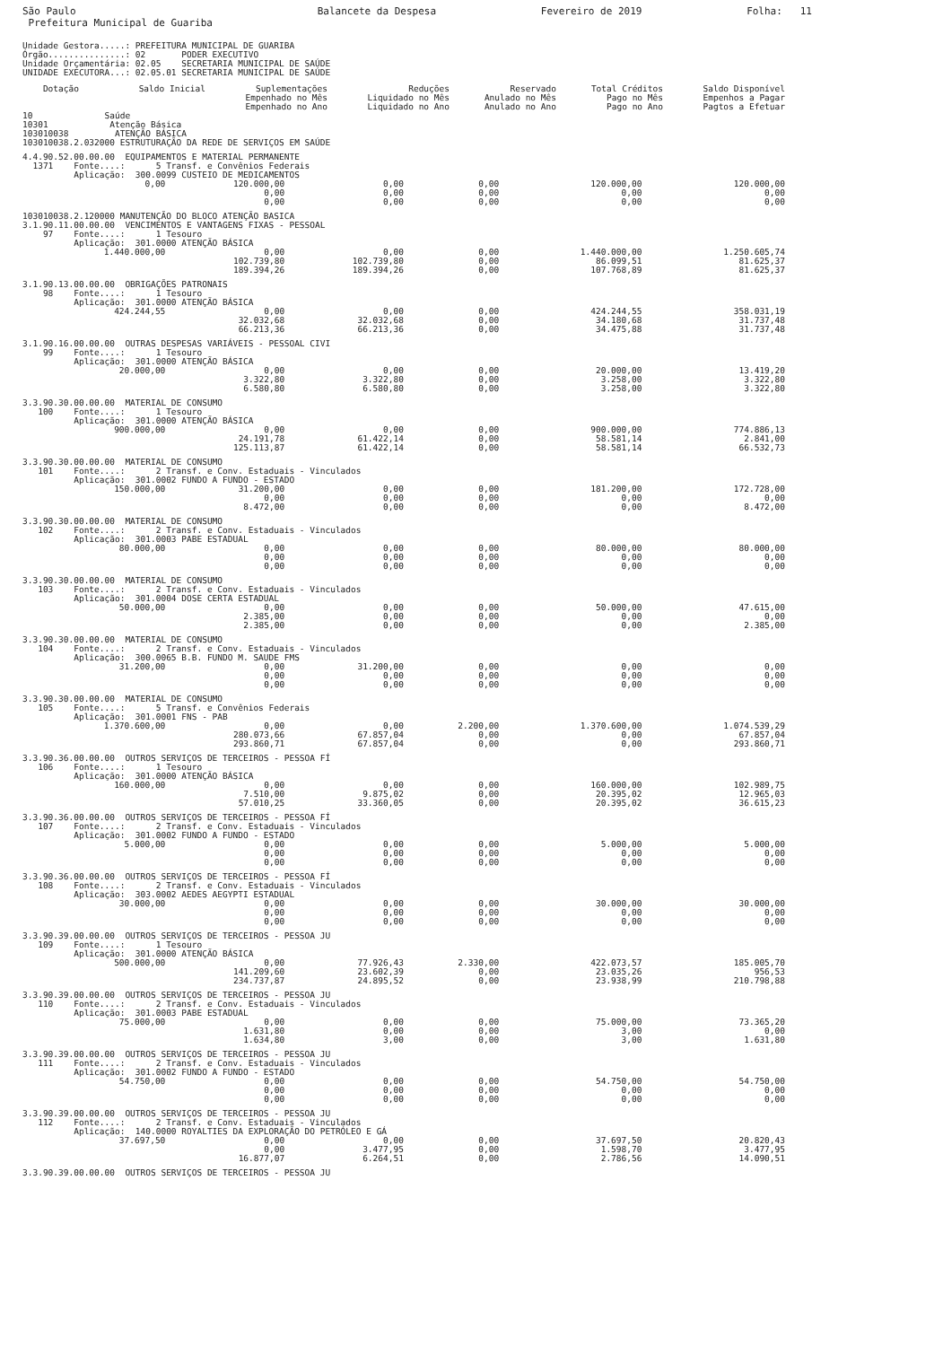São Paulo
Prefeitura Municipal de Guariba
Balancete da Despesa Fevereiro de 2019 Folha: 11
Unidade Gestora.....: PREFEITURA MUNICIPAL DE GUARIBA
Órgão...............: 02       PODER EXECUTIVO
Unidade Orçamentária: 02.05    SECRETARIA MUNICIPAL DE SAÚDE
UNIDADE EXECUTORA...: 02.05.01 SECRETARIA MUNICIPAL DE SAÚDE
| Dotação | Saldo Inicial | Suplementações Empenhado no Mês Empenhado no Ano | Reduções Liquidado no Mês Liquidado no Ano | Reservado Anulado no Mês Anulado no Ano | Total Créditos Pago no Mês Pago no Ano | Saldo Disponível Empenhos a Pagar Pagtos a Efetuar |
| --- | --- | --- | --- | --- | --- | --- |
10              Saúde
10301            Atenção Básica
103010038         ATENÇÃO BÁSICA
103010038.2.032000 ESTRUTURAÇÃO DA REDE DE SERVIÇOS EM SAÚDE
| 4.4.90.52.00.00.00 EQUIPAMENTOS E MATERIAL PERMANENTE 1371 Fonte....: 5 Transf. e Convênios Federais Aplicação: 300.0099 CUSTEIO DE MEDICAMENTOS | | | | | | |
| | 0,00 | 120.000,00 0,00 0,00 | 0,00 0,00 0,00 | 0,00 0,00 0,00 | 120.000,00 0,00 0,00 | 120.000,00 0,00 0,00 |
| 103010038.2.120000 MANUTENÇÃO DO BLOCO ATENÇÃO BASICA 3.1.90.11.00.00.00 VENCIMENTOS E VANTAGENS FIXAS - PESSOAL 97 Fonte....: 1 Tesouro Aplicação: 301.0000 ATENÇÃO BÁSICA | | | | | | |
| | 1.440.000,00 | 0,00 102.739,80 189.394,26 | 0,00 102.739,80 189.394,26 | 0,00 0,00 0,00 | 1.440.000,00 86.099,51 107.768,89 | 1.250.605,74 81.625,37 81.625,37 |
| 3.1.90.13.00.00.00 OBRIGAÇÕES PATRONAIS 98 Fonte....: 1 Tesouro Aplicação: 301.0000 ATENÇÃO BÁSICA | | | | | | |
| | 424.244,55 | 0,00 32.032,68 66.213,36 | 0,00 32.032,68 66.213,36 | 0,00 0,00 0,00 | 424.244,55 34.180,68 34.475,88 | 358.031,19 31.737,48 31.737,48 |
| 3.1.90.16.00.00.00 OUTRAS DESPESAS VARIÁVEIS - PESSOAL CIVI 99 Fonte....: 1 Tesouro Aplicação: 301.0000 ATENÇÃO BÁSICA | | | | | | |
| | 20.000,00 | 0,00 3.322,80 6.580,80 | 0,00 3.322,80 6.580,80 | 0,00 0,00 0,00 | 20.000,00 3.258,00 3.258,00 | 13.419,20 3.322,80 3.322,80 |
| 3.3.90.30.00.00.00 MATERIAL DE CONSUMO 100 Fonte....: 1 Tesouro Aplicação: 301.0000 ATENÇÃO BÁSICA | | | | | | |
| | 900.000,00 | 0,00 24.191,78 125.113,87 | 0,00 61.422,14 61.422,14 | 0,00 0,00 0,00 | 900.000,00 58.581,14 58.581,14 | 774.886,13 2.841,00 66.532,73 |
| 3.3.90.30.00.00.00 MATERIAL DE CONSUMO 101 Fonte....: 2 Transf. e Conv. Estaduais - Vinculados Aplicação: 301.0002 FUNDO A FUNDO - ESTADO | | | | | | |
| | 150.000,00 | 31.200,00 0,00 8.472,00 | 0,00 0,00 0,00 | 0,00 0,00 0,00 | 181.200,00 0,00 0,00 | 172.728,00 0,00 8.472,00 |
| 3.3.90.30.00.00.00 MATERIAL DE CONSUMO 102 Fonte....: 2 Transf. e Conv. Estaduais - Vinculados Aplicação: 301.0003 PABE ESTADUAL | | | | | | |
| | 80.000,00 | 0,00 0,00 0,00 | 0,00 0,00 0,00 | 0,00 0,00 0,00 | 80.000,00 0,00 0,00 | 80.000,00 0,00 0,00 |
| 3.3.90.30.00.00.00 MATERIAL DE CONSUMO 103 Fonte....: 2 Transf. e Conv. Estaduais - Vinculados Aplicação: 301.0004 DOSE CERTA ESTADUAL | | | | | | |
| | 50.000,00 | 0,00 2.385,00 2.385,00 | 0,00 0,00 0,00 | 0,00 0,00 0,00 | 50.000,00 0,00 0,00 | 47.615,00 0,00 2.385,00 |
| 3.3.90.30.00.00.00 MATERIAL DE CONSUMO 104 Fonte....: 2 Transf. e Conv. Estaduais - Vinculados Aplicação: 300.0065 B.B. FUNDO M. SAUDE FMS | | | | | | |
| | 31.200,00 | 0,00 0,00 0,00 | 31.200,00 0,00 0,00 | 0,00 0,00 0,00 | 0,00 0,00 0,00 | 0,00 0,00 0,00 |
| 3.3.90.30.00.00.00 MATERIAL DE CONSUMO 105 Fonte....: 5 Transf. e Convênios Federais Aplicação: 301.0001 FNS - PAB | | | | | | |
| | 1.370.600,00 | 0,00 280.073,66 293.860,71 | 0,00 67.857,04 67.857,04 | 2.200,00 0,00 0,00 | 1.370.600,00 0,00 0,00 | 1.074.539,29 67.857,04 293.860,71 |
| 3.3.90.36.00.00.00 OUTROS SERVIÇOS DE TERCEIROS - PESSOA FÍ 106 Fonte....: 1 Tesouro Aplicação: 301.0000 ATENÇÃO BÁSICA | | | | | | |
| | 160.000,00 | 0,00 7.510,00 57.010,25 | 0,00 9.875,02 33.360,05 | 0,00 0,00 0,00 | 160.000,00 20.395,02 20.395,02 | 102.989,75 12.965,03 36.615,23 |
| 3.3.90.36.00.00.00 OUTROS SERVIÇOS DE TERCEIROS - PESSOA FÍ 107 Fonte....: 2 Transf. e Conv. Estaduais - Vinculados Aplicação: 301.0002 FUNDO A FUNDO - ESTADO | | | | | | |
| | 5.000,00 | 0,00 0,00 0,00 | 0,00 0,00 0,00 | 0,00 0,00 0,00 | 5.000,00 0,00 0,00 | 5.000,00 0,00 0,00 |
| 3.3.90.36.00.00.00 OUTROS SERVIÇOS DE TERCEIROS - PESSOA FÍ 108 Fonte....: 2 Transf. e Conv. Estaduais - Vinculados Aplicação: 303.0002 AEDES AEGYPTI ESTADUAL | | | | | | |
| | 30.000,00 | 0,00 0,00 0,00 | 0,00 0,00 0,00 | 0,00 0,00 0,00 | 30.000,00 0,00 0,00 | 30.000,00 0,00 0,00 |
| 3.3.90.39.00.00.00 OUTROS SERVIÇOS DE TERCEIROS - PESSOA JU 109 Fonte....: 1 Tesouro Aplicação: 301.0000 ATENÇÃO BÁSICA | | | | | | |
| | 500.000,00 | 0,00 141.209,60 234.737,87 | 77.926,43 23.602,39 24.895,52 | 2.330,00 0,00 0,00 | 422.073,57 23.035,26 23.938,99 | 185.005,70 956,53 210.798,88 |
| 3.3.90.39.00.00.00 OUTROS SERVIÇOS DE TERCEIROS - PESSOA JU 110 Fonte....: 2 Transf. e Conv. Estaduais - Vinculados Aplicação: 301.0003 PABE ESTADUAL | | | | | | |
| | 75.000,00 | 0,00 1.631,80 1.634,80 | 0,00 0,00 3,00 | 0,00 0,00 0,00 | 75.000,00 3,00 3,00 | 73.365,20 0,00 1.631,80 |
| 3.3.90.39.00.00.00 OUTROS SERVIÇOS DE TERCEIROS - PESSOA JU 111 Fonte....: 2 Transf. e Conv. Estaduais - Vinculados Aplicação: 301.0002 FUNDO A FUNDO - ESTADO | | | | | | |
| | 54.750,00 | 0,00 0,00 0,00 | 0,00 0,00 0,00 | 0,00 0,00 0,00 | 54.750,00 0,00 0,00 | 54.750,00 0,00 0,00 |
| 3.3.90.39.00.00.00 OUTROS SERVIÇOS DE TERCEIROS - PESSOA JU 112 Fonte....: 2 Transf. e Conv. Estaduais - Vinculados Aplicação: 140.0000 ROYALTIES DA EXPLORAÇÃO DO PETRÓLEO E GÁ | | | | | | |
| | 37.697,50 | 0,00 0,00 16.877,07 | 0,00 3.477,95 6.264,51 | 0,00 0,00 0,00 | 37.697,50 1.598,70 2.786,56 | 20.820,43 3.477,95 14.090,51 |
| 3.3.90.39.00.00.00 OUTROS SERVIÇOS DE TERCEIROS - PESSOA JU | | | | | | |